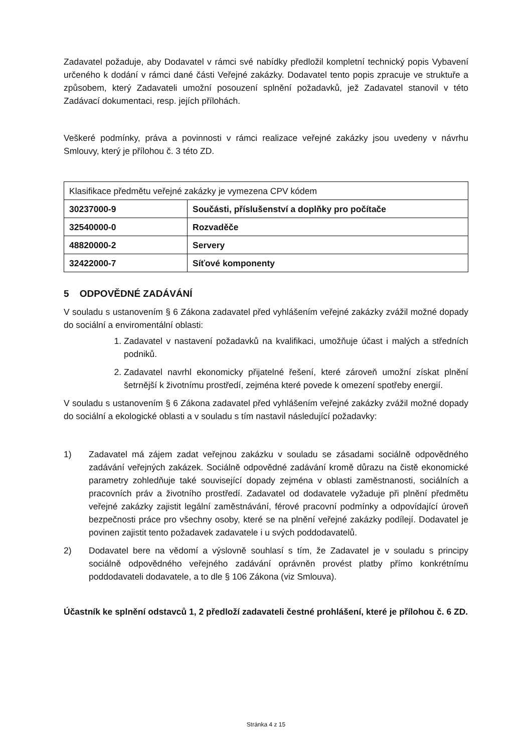Zadavatel požaduje, aby Dodavatel v rámci své nabídky předložil kompletní technický popis Vybavení určeného k dodání v rámci dané části Veřejné zakázky. Dodavatel tento popis zpracuje ve struktuře a způsobem, který Zadavateli umožní posouzení splnění požadavků, jež Zadavatel stanovil v této Zadávací dokumentaci, resp. jejích přílohách.
Veškeré podmínky, práva a povinnosti v rámci realizace veřejné zakázky jsou uvedeny v návrhu Smlouvy, který je přílohou č. 3 této ZD.
| Klasifikace předmětu veřejné zakázky je vymezena CPV kódem | |
| 30237000-9 | Součásti, příslušenství a doplňky pro počítače |
| 32540000-0 | Rozvaděče |
| 48820000-2 | Servery |
| 32422000-7 | Síťové komponenty |
5 ODPOVĚDNÉ ZADÁVÁNÍ
V souladu s ustanovením § 6 Zákona zadavatel před vyhlášením veřejné zakázky zvážil možné dopady do sociální a enviromentální oblasti:
1. Zadavatel v nastavení požadavků na kvalifikaci, umožňuje účast i malých a středních podniků.
2. Zadavatel navrhl ekonomicky přijatelné řešení, které zároveň umožní získat plnění šetrnější k životnímu prostředí, zejména které povede k omezení spotřeby energií.
V souladu s ustanovením § 6 Zákona zadavatel před vyhlášením veřejné zakázky zvážil možné dopady do sociální a ekologické oblasti a v souladu s tím nastavil následující požadavky:
1) Zadavatel má zájem zadat veřejnou zakázku v souladu se zásadami sociálně odpovědného zadávání veřejných zakázek. Sociálně odpovědné zadávání kromě důrazu na čistě ekonomické parametry zohledňuje také související dopady zejména v oblasti zaměstnanosti, sociálních a pracovních práv a životního prostředí. Zadavatel od dodavatele vyžaduje při plnění předmětu veřejné zakázky zajistit legální zaměstnávání, férové pracovní podmínky a odpovídající úroveň bezpečnosti práce pro všechny osoby, které se na plnění veřejné zakázky podílejí. Dodavatel je povinen zajistit tento požadavek zadavatele i u svých poddodavatelů.
2) Dodavatel bere na vědomí a výslovně souhlasí s tím, že Zadavatel je v souladu s principy sociálně odpovědného veřejného zadávání oprávněn provést platby přímo konkrétnímu poddodavateli dodavatele, a to dle § 106 Zákona (viz Smlouva).
Účastník ke splnění odstavců 1, 2 předloží zadavateli čestné prohlášení, které je přílohou č. 6 ZD.
Stránka 4 z 15